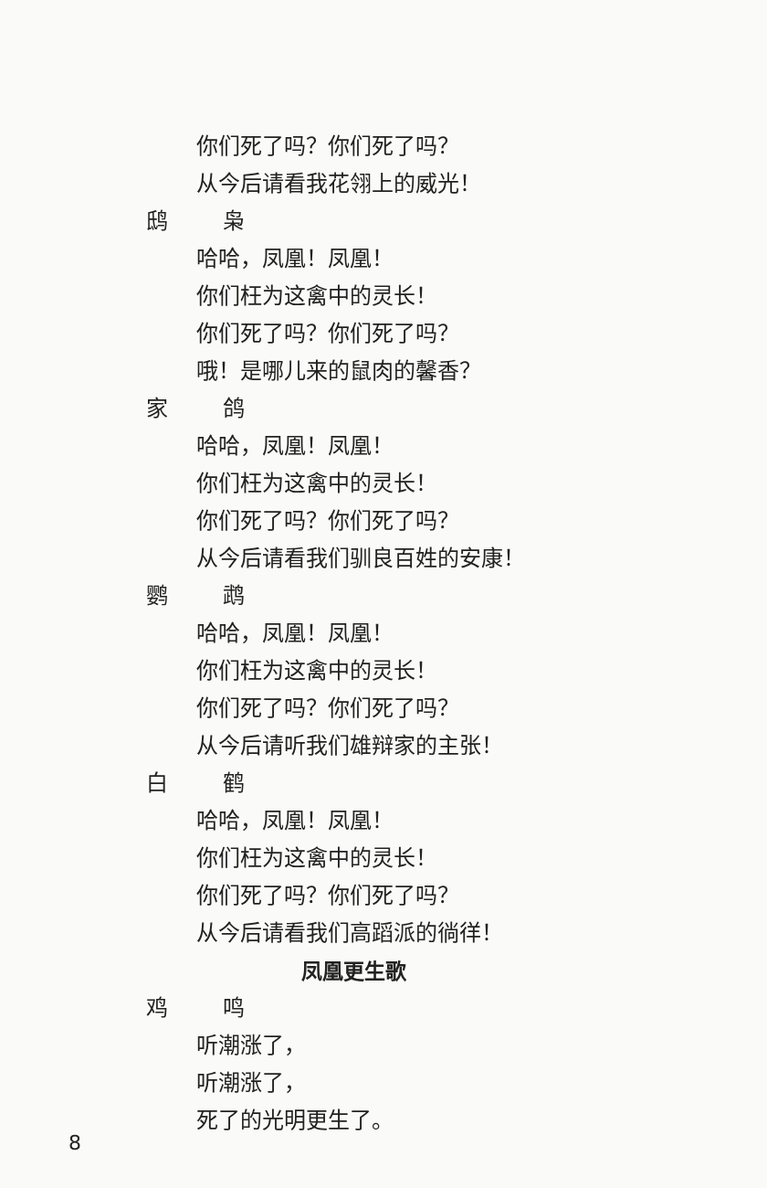你们死了吗？你们死了吗？
从今后请看我花翎上的威光！
鸱枭
哈哈，凤凰！凤凰！
你们枉为这禽中的灵长！
你们死了吗？你们死了吗？
哦！是哪儿来的鼠肉的馨香？
家鸽
哈哈，凤凰！凤凰！
你们枉为这禽中的灵长！
你们死了吗？你们死了吗？
从今后请看我们驯良百姓的安康！
鹦鹉
哈哈，凤凰！凤凰！
你们枉为这禽中的灵长！
你们死了吗？你们死了吗？
从今后请听我们雄辩家的主张！
白鹤
哈哈，凤凰！凤凰！
你们枉为这禽中的灵长！
你们死了吗？你们死了吗？
从今后请看我们高蹈派的徜徉！
凤凰更生歌
鸡鸣
听潮涨了，
听潮涨了，
死了的光明更生了。
8